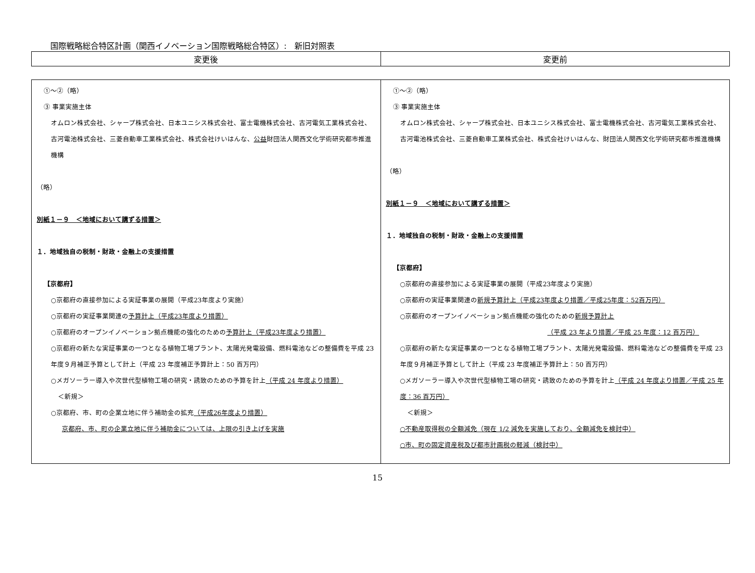国際戦略総合特区計画（関西イノベーション国際戦略総合特区）:　新旧対照表
| 変更後 | 変更前 |
| --- | --- |
| ①～②（略） ③ 事業実施主体 オムロン株式会社、シャープ株式会社、日本ユニシス株式会社、富士電機株式会社、古河電気工業株式会社、古河電池株式会社、三菱自動車工業株式会社、株式会社けいはんな、 公益 財団法人関西文化学術研究都市推進機構 （略） 別紙１－９ ＜地域において講ずる措置＞ １．地域独自の税制・財政・金融上の支援措置 【京都府】 ○京都府の直接参加による実証事業の展開（平成23年度より実施） ○京都府の実証事業関連の 予算計上（平成23年度より措置） ○京都府のオープンイノベーション拠点機能の強化のための 予算計上（平成23年度より措置） ○京都府の新たな実証事業の一つとなる植物工場プラント、太陽光発電設備、燃料電池などの整備費を平成 23 年度９月補正予算として計上（平成 23 年度補正予算計上：50 百万円） ○メガソーラー導入や次世代型植物工場の研究・誘致のための予算を計上 （平成 24 年度より措置） ＜新規＞ ○京都府、市、町の企業立地に伴う補助金の拡充 （平成26年度より措置） 京都府、市、町の企業立地に伴う補助金については、上限の引き上げを実施 | ①～②（略） ③ 事業実施主体 オムロン株式会社、シャープ株式会社、日本ユニシス株式会社、富士電機株式会社、古河電気工業株式会社、古河電池株式会社、三菱自動車工業株式会社、株式会社けいはんな、財団法人関西文化学術研究都市推進機構 （略） 別紙１－９ ＜地域において講ずる措置＞ １．地域独自の税制・財政・金融上の支援措置 【京都府】 ○京都府の直接参加による実証事業の展開（平成23年度より実施） ○京都府の実証事業関連の 新規予算計上（平成23年度より措置／平成25年度：52百万円） ○京都府のオープンイノベーション拠点機能の強化のための 新規予算計上 （平成 23 年より措置／平成 25 年度：12 百万円） ○京都府の新たな実証事業の一つとなる植物工場プラント、太陽光発電設備、燃料電池などの整備費を平成 23 年度９月補正予算として計上（平成 23 年度補正予算計上：50 百万円） ○メガソーラー導入や次世代型植物工場の研究・誘致のための予算を計上 （平成 24 年度より措置／平成 25 年度：36 百万円） ＜新規＞ ○不動産取得税の全額減免（現在 1/2 減免を実施しており、全額減免を検討中） ○市、町の固定資産税及び都市計画税の軽減（検討中） |
15